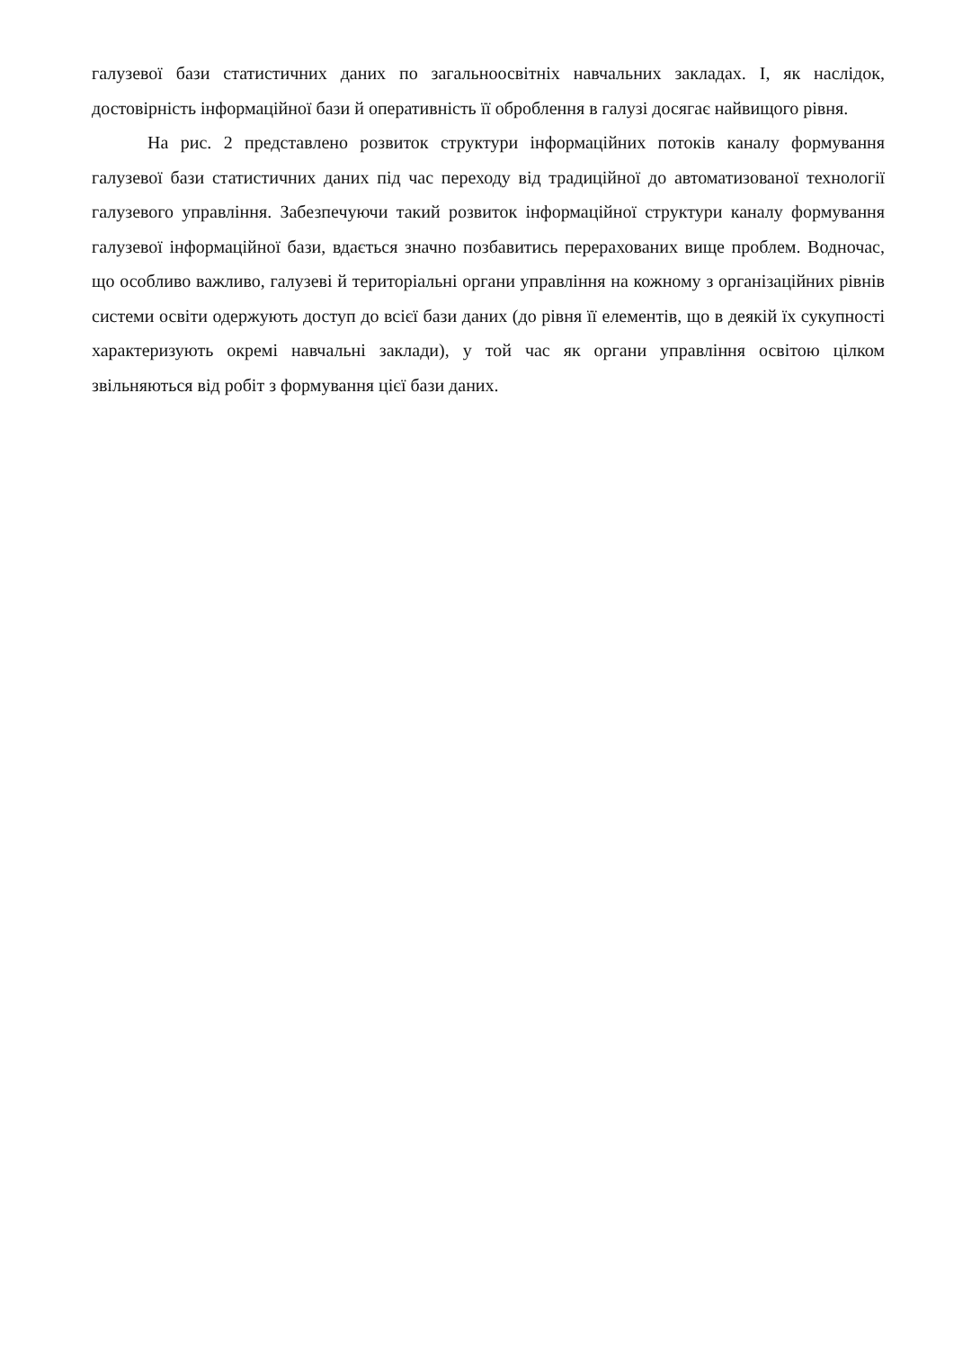галузевої бази статистичних даних по загальноосвітніх навчальних закладах. І, як наслідок, достовірність інформаційної бази й оперативність її оброблення в галузі досягає найвищого рівня.
На рис. 2 представлено розвиток структури інформаційних потоків каналу формування галузевої бази статистичних даних під час переходу від традиційної до автоматизованої технології галузевого управління. Забезпечуючи такий розвиток інформаційної структури каналу формування галузевої інформаційної бази, вдається значно позбавитись перерахованих вище проблем. Водночас, що особливо важливо, галузеві й територіальні органи управління на кожному з організаційних рівнів системи освіти одержують доступ до всієї бази даних (до рівня її елементів, що в деякій їх сукупності характеризують окремі навчальні заклади), у той час як органи управління освітою цілком звільняються від робіт з формування цієї бази даних.